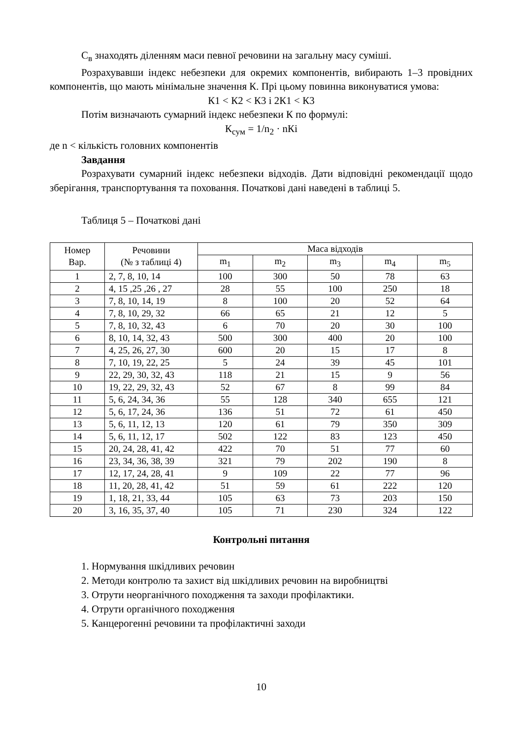С<sub>в</sub> знаходять діленням маси певної речовини на загальну масу суміші.
Розрахувавши індекс небезпеки для окремих компонентів, вибирають 1–3 провідних компонентів, що мають мінімальне значення К. Прі цьому повинна виконуватися умова:
К1 < К2 < К3 і 2К1 < К3
Потім визначають сумарний індекс небезпеки К по формулі:
К<sub>сум</sub> = 1/n<sub>2</sub> · nКі
де n < кількість головних компонентів
Завдання
Розрахувати сумарний індекс небезпеки відходів. Дати відповідні рекомендації щодо зберігання, транспортування та поховання. Початкові дані наведені в таблиці 5.
Таблиця 5 – Початкові дані
| Номер Вар. | Речовини (№ з таблиці 4) | Маса відходів | | | | |
| --- | --- | --- | --- | --- | --- | --- |
| | | m<sub>1</sub> | m<sub>2</sub> | m<sub>3</sub> | m<sub>4</sub> | m<sub>5</sub> |
| 1 | 2, 7, 8, 10, 14 | 100 | 300 | 50 | 78 | 63 |
| 2 | 4, 15 ,25 ,26 , 27 | 28 | 55 | 100 | 250 | 18 |
| 3 | 7, 8, 10, 14, 19 | 8 | 100 | 20 | 52 | 64 |
| 4 | 7, 8, 10, 29, 32 | 66 | 65 | 21 | 12 | 5 |
| 5 | 7, 8, 10, 32, 43 | 6 | 70 | 20 | 30 | 100 |
| 6 | 8, 10, 14, 32, 43 | 500 | 300 | 400 | 20 | 100 |
| 7 | 4, 25, 26, 27, 30 | 600 | 20 | 15 | 17 | 8 |
| 8 | 7, 10, 19, 22, 25 | 5 | 24 | 39 | 45 | 101 |
| 9 | 22, 29, 30, 32, 43 | 118 | 21 | 15 | 9 | 56 |
| 10 | 19, 22, 29, 32, 43 | 52 | 67 | 8 | 99 | 84 |
| 11 | 5, 6, 24, 34, 36 | 55 | 128 | 340 | 655 | 121 |
| 12 | 5, 6, 17, 24, 36 | 136 | 51 | 72 | 61 | 450 |
| 13 | 5, 6, 11, 12, 13 | 120 | 61 | 79 | 350 | 309 |
| 14 | 5, 6, 11, 12, 17 | 502 | 122 | 83 | 123 | 450 |
| 15 | 20, 24, 28, 41, 42 | 422 | 70 | 51 | 77 | 60 |
| 16 | 23, 34, 36, 38, 39 | 321 | 79 | 202 | 190 | 8 |
| 17 | 12, 17, 24, 28, 41 | 9 | 109 | 22 | 77 | 96 |
| 18 | 11, 20, 28, 41, 42 | 51 | 59 | 61 | 222 | 120 |
| 19 | 1, 18, 21, 33, 44 | 105 | 63 | 73 | 203 | 150 |
| 20 | 3, 16, 35, 37, 40 | 105 | 71 | 230 | 324 | 122 |
Контрольні питання
1. Нормування шкідливих речовин
2. Методи контролю та захист від шкідливих речовин на виробництві
3. Отрути неорганічного походження та заходи профілактики.
4. Отрути органічного походження
5. Канцерогенні речовини та профілактичні заходи
10